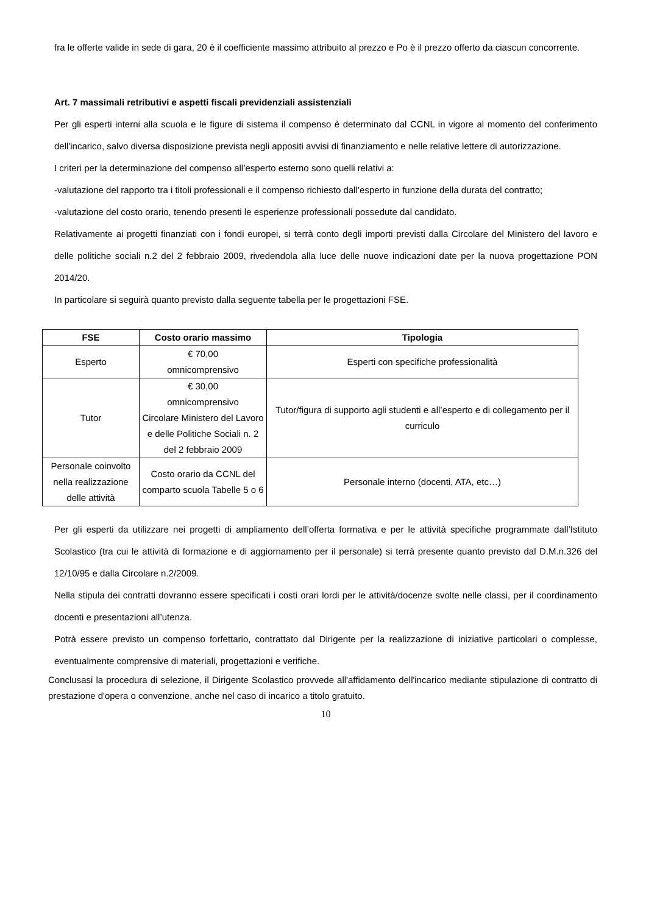fra le offerte valide in sede di gara, 20 è il coefficiente massimo attribuito al prezzo e Po è il prezzo offerto da ciascun concorrente.
Art. 7 massimali retributivi e aspetti fiscali previdenziali assistenziali
Per gli esperti interni alla scuola e le figure di sistema il compenso è determinato dal CCNL in vigore al momento del conferimento dell'incarico, salvo diversa disposizione prevista negli appositi avvisi di finanziamento e nelle relative lettere di autorizzazione.
I criteri per la determinazione del compenso all’esperto esterno sono quelli relativi a:
-valutazione del rapporto tra i titoli professionali e il compenso richiesto dall’esperto in funzione della durata del contratto;
-valutazione del costo orario, tenendo presenti le esperienze professionali possedute dal candidato.
Relativamente ai progetti finanziati con i fondi europei, si terrà conto degli importi previsti dalla Circolare del Ministero del lavoro e delle politiche sociali n.2 del 2 febbraio 2009, rivedendola alla luce delle nuove indicazioni date per la nuova progettazione PON 2014/20.
In particolare si seguirà quanto previsto dalla seguente tabella per le progettazioni FSE.
| FSE | Costo orario massimo | Tipologia |
| --- | --- | --- |
| Esperto | € 70,00 omnicomprensivo | Esperti con specifiche professionalità |
| Tutor | € 30,00 omnicomprensivo Circolare Ministero del Lavoro e delle Politiche Sociali n. 2 del 2 febbraio 2009 | Tutor/figura di supporto agli studenti e all’esperto e di collegamento per il curriculo |
| Personale coinvolto nella realizzazione delle attività | Costo orario da CCNL del comparto scuola Tabelle 5 o 6 | Personale interno (docenti, ATA, etc…) |
Per gli esperti da utilizzare nei progetti di ampliamento dell’offerta formativa e per le attività specifiche programmate dall’Istituto Scolastico (tra cui le attività di formazione e di aggiornamento per il personale) si terrà presente quanto previsto dal D.M.n.326 del 12/10/95 e dalla Circolare n.2/2009.
Nella stipula dei contratti dovranno essere specificati i costi orari lordi per le attività/docenze svolte nelle classi, per il coordinamento docenti e presentazioni all’utenza.
Potrà essere previsto un compenso forfettario, contrattato dal Dirigente per la realizzazione di iniziative particolari o complesse, eventualmente comprensive di materiali, progettazioni e verifiche.
Conclusasi la procedura di selezione, il Dirigente Scolastico provvede all'affidamento dell'incarico mediante stipulazione di contratto di prestazione d'opera o convenzione, anche nel caso di incarico a titolo gratuito.
10